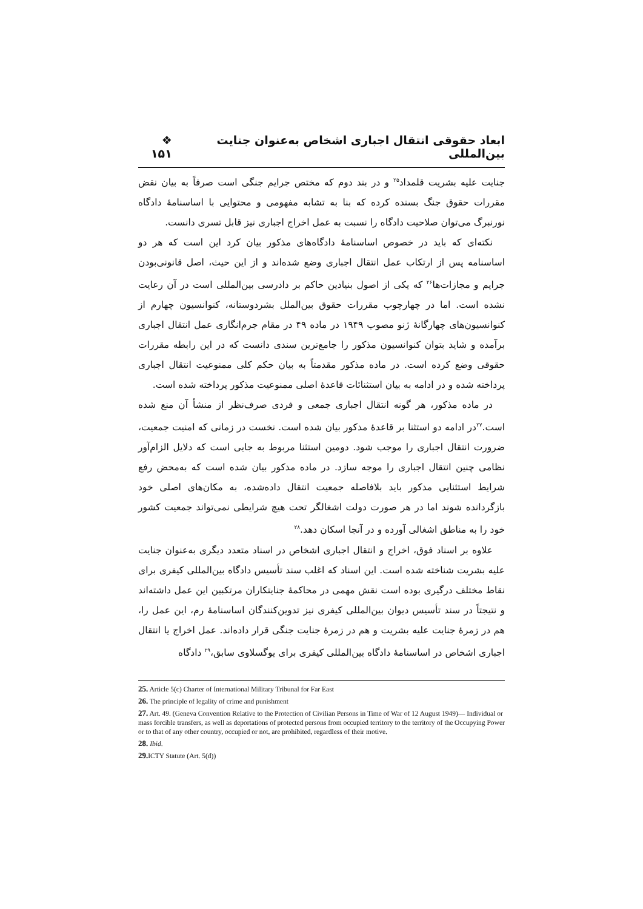ابعاد حقوقی انتقال اجباری اشخاص به‌عنوان جنایت بین‌المللی ❖ ۱۵۱
جنایت علیه بشریت قلمداد<sup>۲۵</sup> و در بند دوم که مختص جرایم جنگی است صرفاً به بیان نقض مقررات حقوق جنگ بسنده کرده که بنا به تشابه مفهومی و محتوایی با اساسنامهٔ دادگاه نورنبرگ می‌توان صلاحیت دادگاه را نسبت به عمل اخراج اجباری نیز قابل تسری دانست.
نکته‌ای که باید در خصوص اساسنامهٔ دادگاه‌های مذکور بیان کرد این است که هر دو اساسنامه پس از ارتکاب عمل انتقال اجباری وضع شده‌اند و از این حیث، اصل قانونی‌بودن جرایم و مجازات‌ها<sup>۲۶</sup> که یکی از اصول بنیادین حاکم بر دادرسی بین‌المللی است در آن رعایت نشده است. اما در چهارچوب مقررات حقوق بین‌الملل بشردوستانه، کنوانسیون چهارم از کنوانسیون‌های چهارگانهٔ ژنو مصوب ۱۹۴۹ در ماده ۴۹ در مقام جرم‌انگاری عمل انتقال اجباری برآمده و شاید بتوان کنوانسیون مذکور را جامع‌ترین سندی دانست که در این رابطه مقررات حقوقی وضع کرده است. در ماده مذکور مقدمتاً به بیان حکم کلی ممنوعیت انتقال اجباری پرداخته شده و در ادامه به بیان استثنائات قاعدهٔ اصلی ممنوعیت مذکور پرداخته شده است.
در ماده مذکور، هر گونه انتقال اجباری جمعی و فردی صرف‌نظر از منشأ آن منع شده است.<sup>۲۷</sup>در ادامه دو استثنا بر قاعدهٔ مذکور بیان شده است. نخست در زمانی که امنیت جمعیت، ضرورت انتقال اجباری را موجب شود. دومین استثنا مربوط به جایی است که دلایل الزام‌آور نظامی چنین انتقال اجباری را موجه سازد. در ماده مذکور بیان شده است که به‌محض رفع شرایط استثنایی مذکور باید بلافاصله جمعیت انتقال داده‌شده، به مکان‌های اصلی خود بازگردانده شوند اما در هر صورت دولت اشغالگر تحت هیچ شرایطی نمی‌تواند جمعیت کشور خود را به مناطق اشغالی آورده و در آنجا اسکان دهد.<sup>۲۸</sup>
علاوه بر اسناد فوق، اخراج و انتقال اجباری اشخاص در اسناد متعدد دیگری به‌عنوان جنایت علیه بشریت شناخته شده است. این اسناد که اغلب سند تأسیس دادگاه بین‌المللی کیفری برای نقاط مختلف درگیری بوده است نقش مهمی در محاکمهٔ جنایتکاران مرتکبین این عمل داشته‌اند و نتیجتاً در سند تأسیس دیوان بین‌المللی کیفری نیز تدوین‌کنندگان اساسنامهٔ رم، این عمل را، هم در زمرهٔ جنایت علیه بشریت و هم در زمرهٔ جنایت جنگی قرار داده‌اند. عمل اخراج یا انتقال اجباری اشخاص در اساسنامهٔ دادگاه بین‌المللی کیفری برای یوگسلاوی سابق،<sup>۲۹</sup> دادگاه
25. Article 5(c) Charter of International Military Tribunal for Far East
26. The principle of legality of crime and punishment
27. Art. 49. (Geneva Convention Relative to the Protection of Civilian Persons in Time of War of 12 August 1949)— Individual or mass forcible transfers, as well as deportations of protected persons from occupied territory to the territory of the Occupying Power or to that of any other country, occupied or not, are prohibited, regardless of their motive.
28. Ibid.
29. ICTY Statute (Art. 5(d))